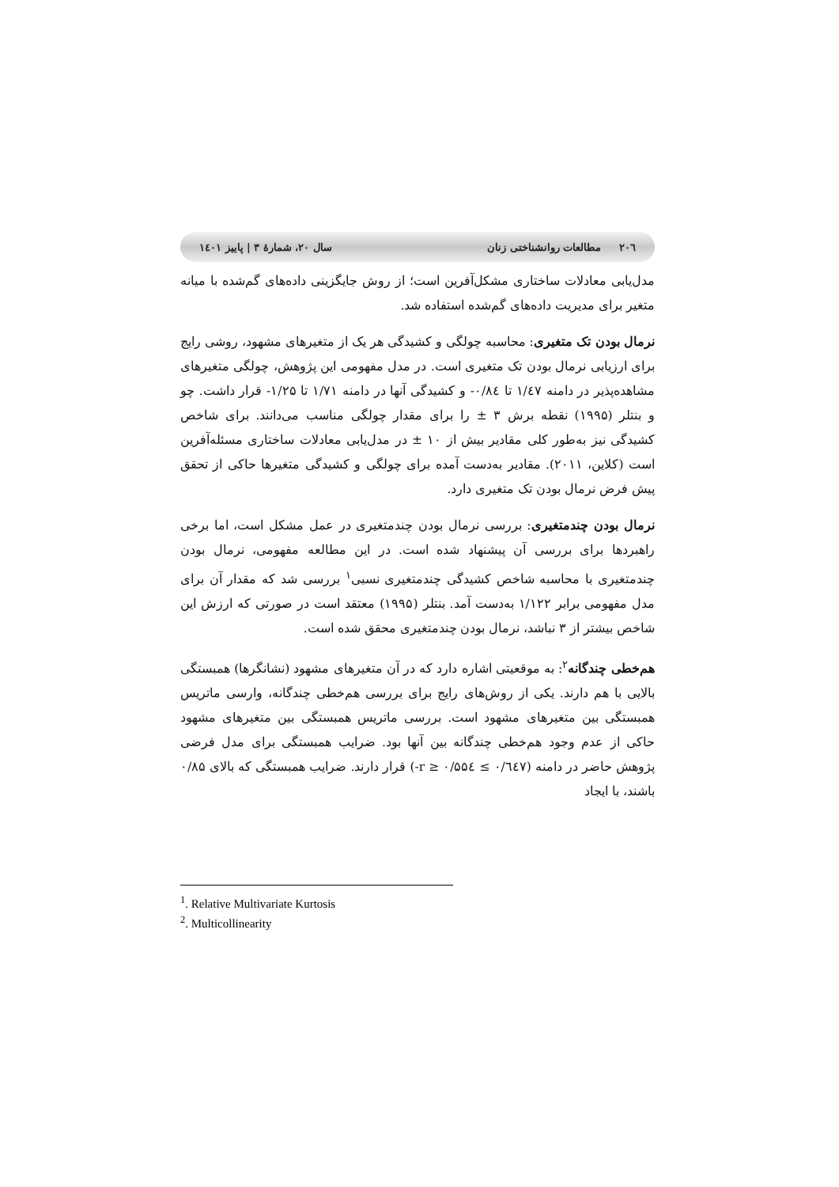۲۰٦ مطالعات روانشناختی زنان سال ۲۰، شمارهٔ ۳ | پاییز ۱٤۰۱
مدل‌یابی معادلات ساختاری مشکل‌آفرین است؛ از روش جایگزینی داده‌های گم‌شده با میانه متغیر برای مدیریت داده‌های گم‌شده استفاده شد.
نرمال بودن تک متغیری: محاسبه چولگی و کشیدگی هر یک از متغیرهای مشهود، روشی رایج برای ارزیابی نرمال بودن تک متغیری است. در مدل مفهومی این پژوهش، چولگی متغیرهای مشاهده‌پذیر در دامنه ۱/٤۷ تا ۰/۸٤- و کشیدگی آنها در دامنه ۱/۷۱ تا ۱/۲۵- قرار داشت. چو و بنتلر (۱۹۹۵) نقطه برش ۳ ± را برای مقدار چولگی مناسب می‌دانند. برای شاخص کشیدگی نیز به‌طور کلی مقادیر بیش از ۱۰ ± در مدل‌یابی معادلات ساختاری مسئله‌آفرین است (کلاین، ۲۰۱۱). مقادیر به‌دست آمده برای چولگی و کشیدگی متغیرها حاکی از تحقق پیش فرض نرمال بودن تک متغیری دارد.
نرمال بودن چندمتغیری: بررسی نرمال بودن چندمتغیری در عمل مشکل است، اما برخی راهبردها برای بررسی آن پیشنهاد شده است. در این مطالعه مفهومی، نرمال بودن چندمتغیری با محاسبه شاخص کشیدگی چندمتغیری نسبی<sup>۱</sup> بررسی شد که مقدار آن برای مدل مفهومی برابر ۱/۱۲۲ به‌دست آمد. بنتلر (۱۹۹۵) معتقد است در صورتی که ارزش این شاخص بیشتر از ۳ نباشد، نرمال بودن چندمتغیری محقق شده است.
هم‌خطی چندگانه<sup>۲</sup>: به موقعیتی اشاره دارد که در آن متغیرهای مشهود (نشانگرها) همبستگی بالایی با هم دارند. یکی از روش‌های رایج برای بررسی هم‌خطی چندگانه، وارسی ماتریس همبستگی بین متغیرهای مشهود است. بررسی ماتریس همبستگی بین متغیرهای مشهود حاکی از عدم وجود هم‌خطی چندگانه بین آنها بود. ضرایب همبستگی برای مدل فرضی پژوهش حاضر در دامنه (۰/٦٤۷ ≥ r ≥ ۰/۵۵٤-) قرار دارند. ضرایب همبستگی که بالای ۰/۸۵ باشند، با ایجاد
<sup>1</sup>. Relative Multivariate Kurtosis
<sup>2</sup>. Multicollinearity